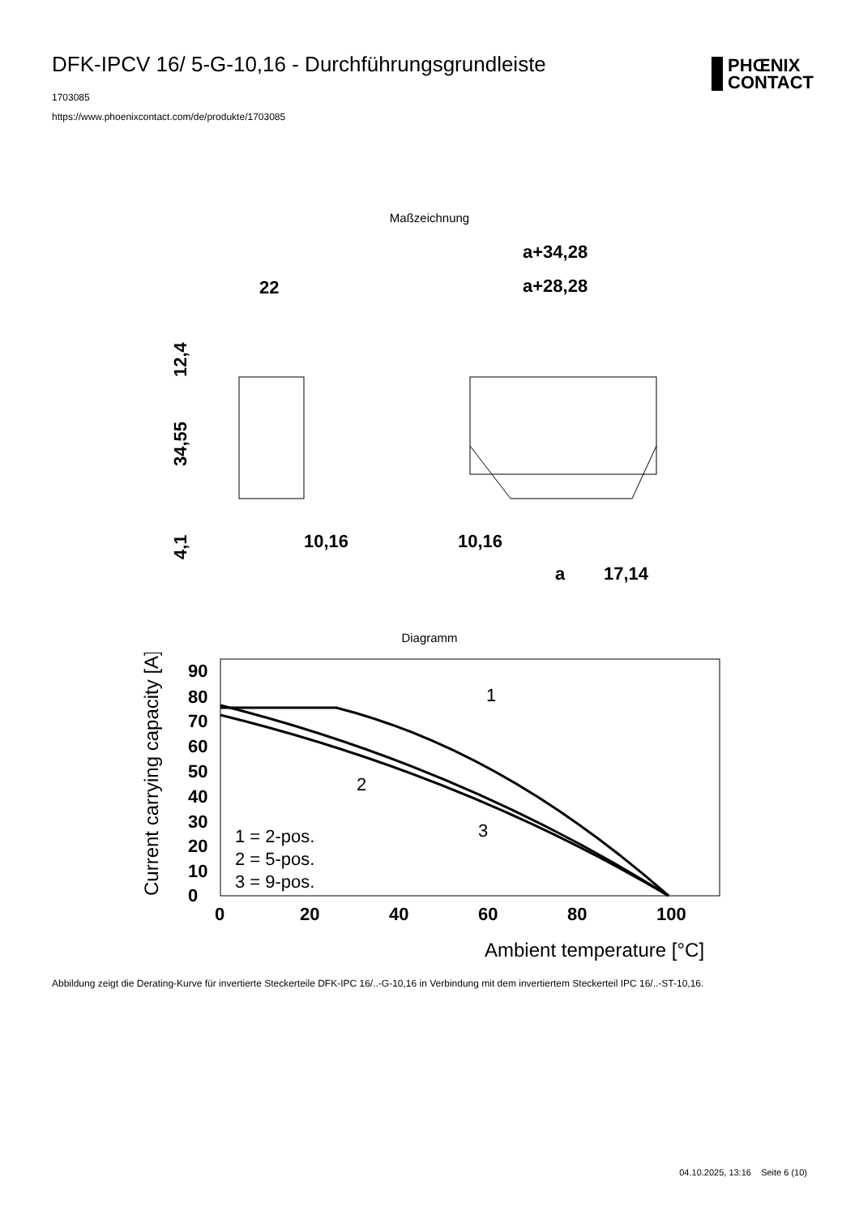DFK-IPCV 16/ 5-G-10,16 - Durchführungsgrundleiste
PHŒNIX
CONTACT
1703085
https://www.phoenixcontact.com/de/produkte/1703085
Maßzeichnung
22
a+34,28
a+28,28
12,4
34,55
4,1
10,16
10,16
a
17,14
Diagramm
90
80
70
60
50
40
30
20
10
0
0
20
40
60
80
100
Current carrying capacity [A]
Ambient temperature [°C]
1
2
3
1 = 2-pos.
2 = 5-pos.
3 = 9-pos.
Abbildung zeigt die Derating-Kurve für invertierte Steckerteile DFK-IPC 16/..-G-10,16 in Verbindung mit dem invertiertem Steckerteil IPC 16/..-ST-10,16.
04.10.2025, 13:16 Seite 6 (10)